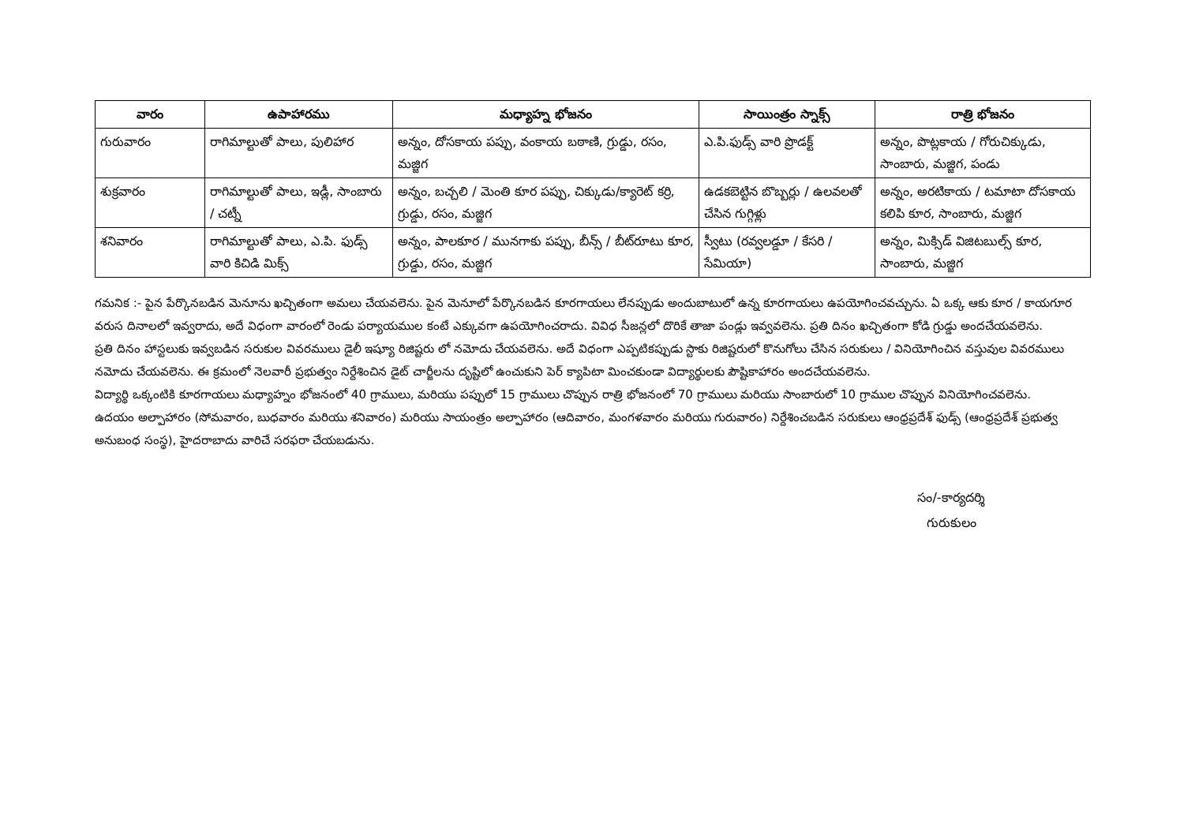| వారం | ఉపాహారము | మధ్యాహ్న భోజనం | సాయింత్రం స్నాక్స్ | రాత్రి భోజనం |
| --- | --- | --- | --- | --- |
| గురువారం | రాగిమాల్టుతో పాలు, పులిహార | అన్నం, దోసకాయ పప్పు, వంకాయ బఠాణి, గ్రుడ్డు, రసం, మజ్జిగ | ఎ.పి.ఫుడ్స్ వారి ప్రొడక్ట్ | అన్నం, పొట్లకాయ / గోరుచిక్కుడు, సాంబారు, మజ్జిగ, పండు |
| శుక్రవారం | రాగిమాల్టుతో పాలు, ఇడ్లీ, సాంబారు / చట్నీ | అన్నం, బచ్చలి / మెంతి కూర పప్పు, చిక్కుడు/క్యారెట్ కర్రి, గ్రుడ్డు, రసం, మజ్జిగ | ఉడకబెట్టిన బొబ్బర్లు / ఉలవలతో చేసిన గుగ్గిళ్లు | అన్నం, అరటికాయ / టమాటా దోసకాయ కలిపి కూర, సాంబారు, మజ్జిగ |
| శనివారం | రాగిమాల్టుతో పాలు, ఎ.పి. ఫుడ్స్ వారి కిచిడి మిక్స్ | అన్నం, పాలకూర / మునగాకు పప్పు, బీన్స్ / బీట్‌రూటు కూర, గ్రుడ్డు, రసం, మజ్జిగ | స్వీటు (రవ్వలడ్డూ / కేసరి / సేమియా) | అన్నం, మిక్సిడ్ విజిటబుల్స్ కూర, సాంబారు, మజ్జిగ |
గమనిక :- పైన పేర్కొనబడిన మెనూను ఖచ్చితంగా అమలు చేయవలెను. పైన మెనూలో పేర్కొనబడిన కూరగాయలు లేనప్పుడు అందుబాటులో ఉన్న కూరగాయలు ఉపయోగించవచ్చును. ఏ ఒక్క ఆకు కూర / కాయగూర వరుస దినాలలో ఇవ్వరాదు, అదే విధంగా వారంలో రెండు పర్యాయముల కంటే ఎక్కువగా ఉపయోగించరాదు. వివిధ సీజన్లలో దొరికే తాజా పండ్లు ఇవ్వవలెను. ప్రతి దినం ఖచ్చితంగా కోడి గ్రుడ్డు అందచేయవలెను.
ప్రతి దినం హాస్టలుకు ఇవ్వబడిన సరుకుల వివరములు డైలీ ఇష్యూ రిజిష్టరు లో నమోదు చేయవలెను. అదే విధంగా ఎప్పటికప్పుడు స్టాకు రిజిష్టరులో కొనుగోలు చేసిన సరుకులు / వినియోగించిన వస్తువుల వివరములు నమోదు చేయవలెను. ఈ క్రమంలో నెలవారీ ప్రభుత్వం నిర్దేశించిన డైట్ చార్జీలను దృష్టిలో ఉంచుకుని పెర్ క్యాపిటా మించకుండా విద్యార్థులకు పౌష్టికాహారం అందచేయవలెను.
విద్యార్థి ఒక్కంటికి కూరగాయలు మధ్యాహ్నం భోజనంలో 40 గ్రాములు, మరియు పప్పులో 15 గ్రాములు చొప్పున రాత్రి భోజనంలో 70 గ్రాములు మరియు సాంబారులో 10 గ్రాముల చొప్పున వినియోగించవలెను.
ఉదయం అల్పాహారం (సోమవారం, బుధవారం మరియు శనివారం) మరియు సాయంత్రం అల్పాహారం (ఆదివారం, మంగళవారం మరియు గురువారం) నిర్దేశించబడిన సరుకులు ఆంధ్రప్రదేశ్ ఫుడ్స్ (ఆంధ్రప్రదేశ్ ప్రభుత్వ అనుబంధ సంస్థ), హైదరాబాదు వారిచే సరఫరా చేయబడును.
సం/-కార్యదర్శి
గురుకులం